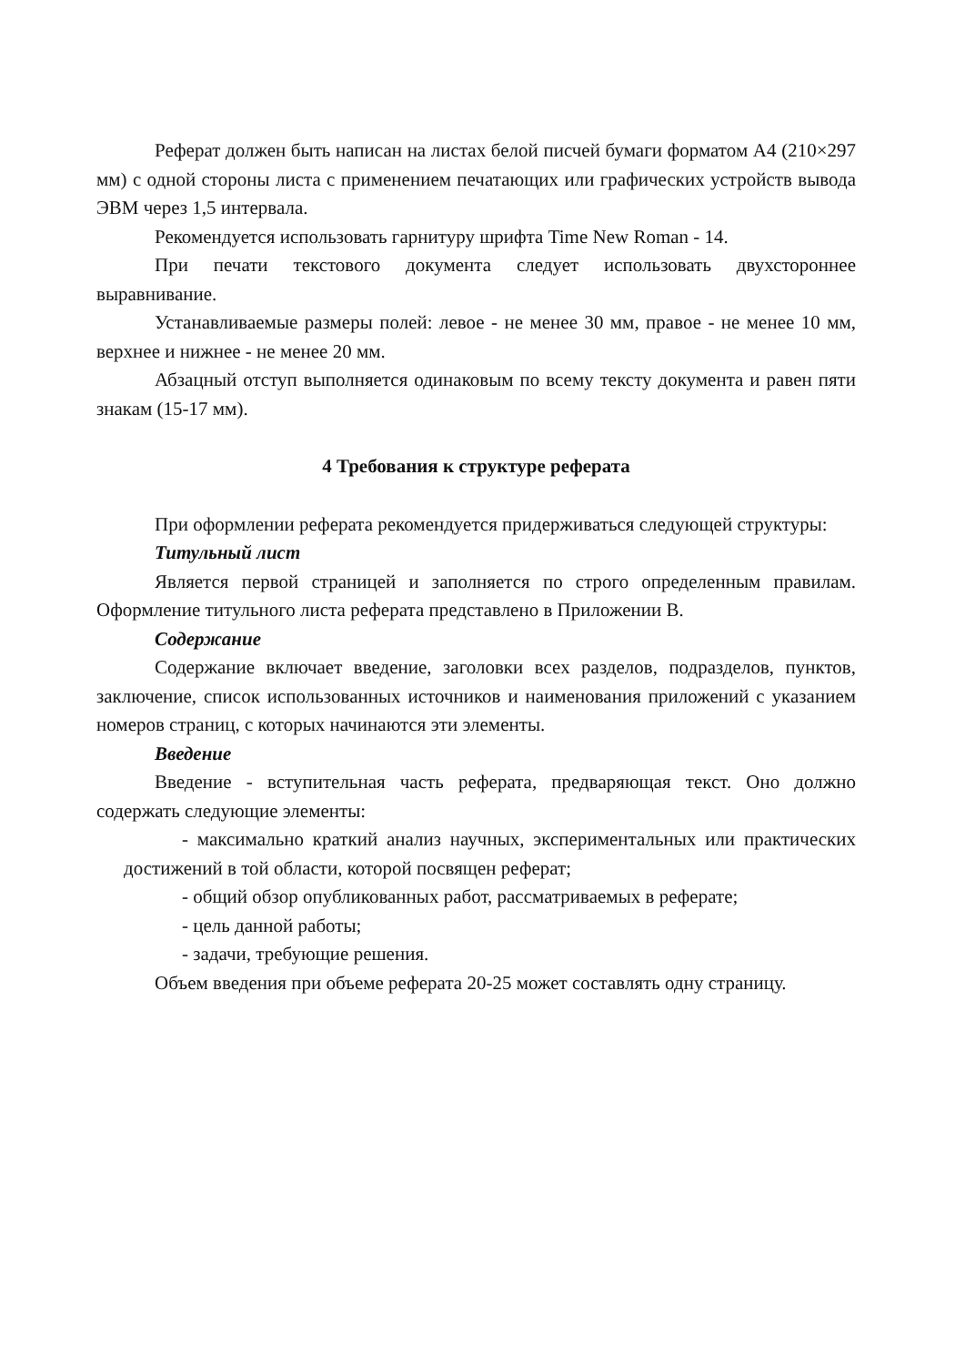Реферат должен быть написан на листах белой писчей бумаги форматом А4 (210×297 мм) с одной стороны листа с применением печатающих или графических устройств вывода ЭВМ через 1,5 интервала.
Рекомендуется использовать гарнитуру шрифта Time New Roman - 14.
При печати текстового документа следует использовать двухстороннее выравнивание.
Устанавливаемые размеры полей: левое - не менее 30 мм, правое - не менее 10 мм, верхнее и нижнее - не менее 20 мм.
Абзацный отступ выполняется одинаковым по всему тексту документа и равен пяти знакам (15-17 мм).
4 Требования к структуре реферата
При оформлении реферата рекомендуется придерживаться следующей структуры:
Титульный лист
Является первой страницей и заполняется по строго определенным правилам. Оформление титульного листа реферата представлено в Приложении В.
Содержание
Содержание включает введение, заголовки всех разделов, подразделов, пунктов, заключение, список использованных источников и наименования приложений с указанием номеров страниц, с которых начинаются эти элементы.
Введение
Введение - вступительная часть реферата, предваряющая текст. Оно должно содержать следующие элементы:
- максимально краткий анализ научных, экспериментальных или практических достижений в той области, которой посвящен реферат;
- общий обзор опубликованных работ, рассматриваемых в реферате;
- цель данной работы;
- задачи, требующие решения.
Объем введения при объеме реферата 20-25 может составлять одну страницу.